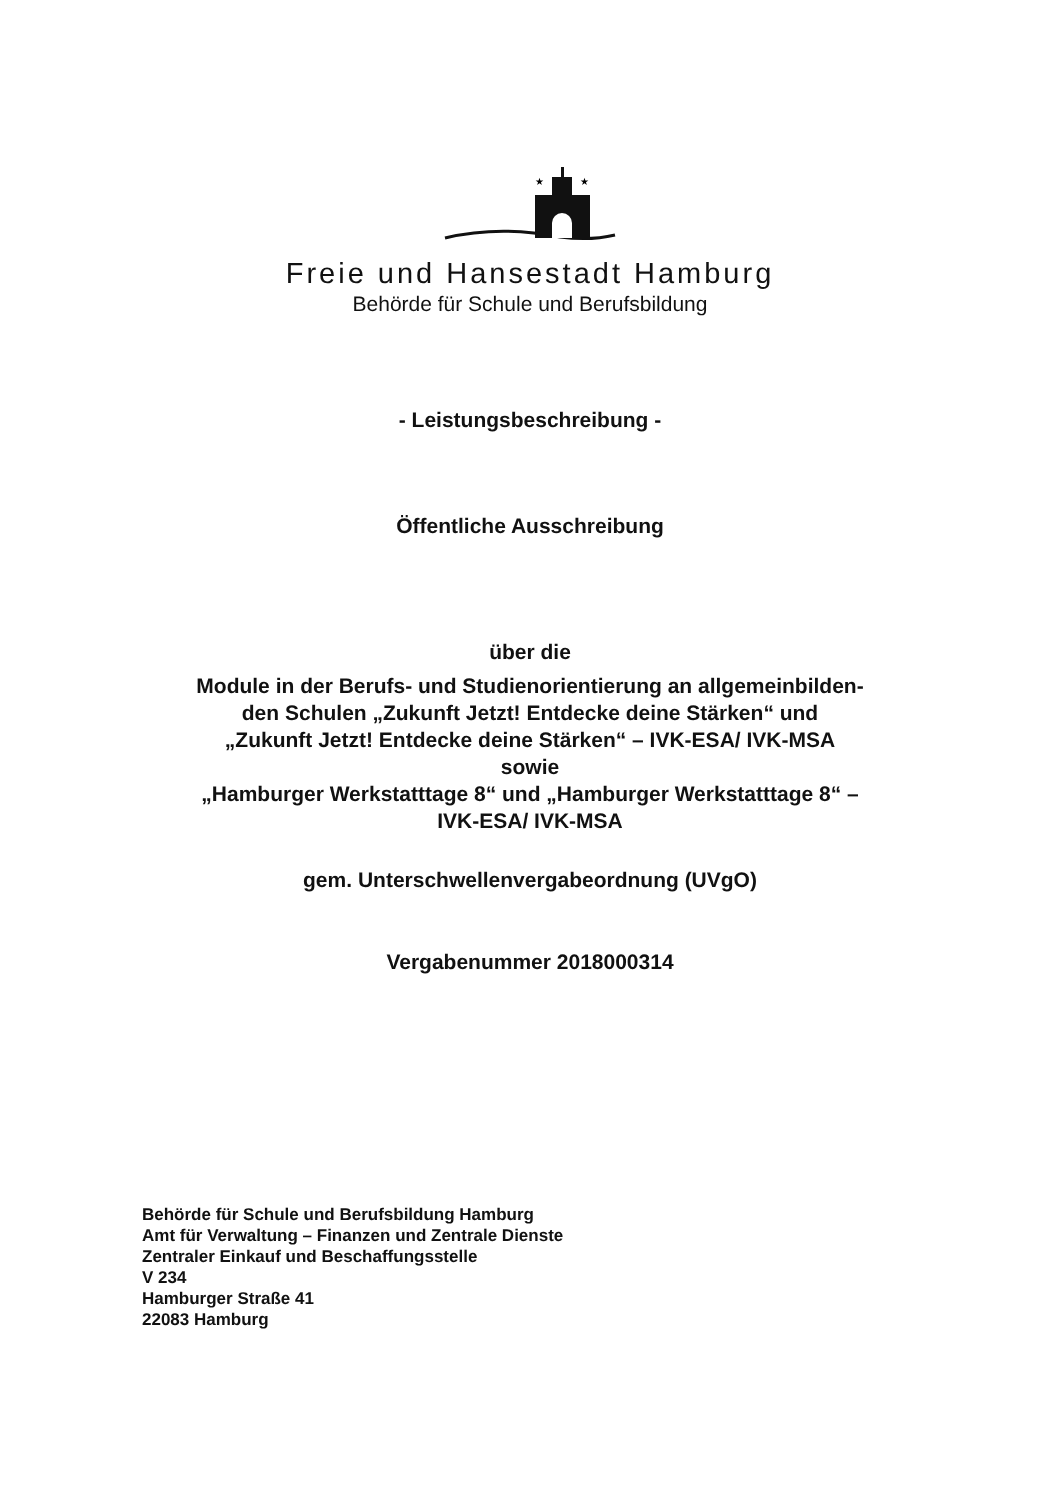★
★
Freie und Hansestadt Hamburg
Behörde für Schule und Berufsbildung
- Leistungsbeschreibung -
Öffentliche Ausschreibung
über die
Module in der Berufs- und Studienorientierung an allgemeinbilden-
den Schulen „Zukunft Jetzt! Entdecke deine Stärken“ und
„Zukunft Jetzt! Entdecke deine Stärken“ – IVK-ESA/ IVK-MSA
sowie
„Hamburger Werkstatttage 8“ und „Hamburger Werkstatttage 8“ –
IVK-ESA/ IVK-MSA
gem. Unterschwellenvergabeordnung (UVgO)
Vergabenummer 2018000314
Behörde für Schule und Berufsbildung Hamburg
Amt für Verwaltung – Finanzen und Zentrale Dienste
Zentraler Einkauf und Beschaffungsstelle
V 234
Hamburger Straße 41
22083 Hamburg